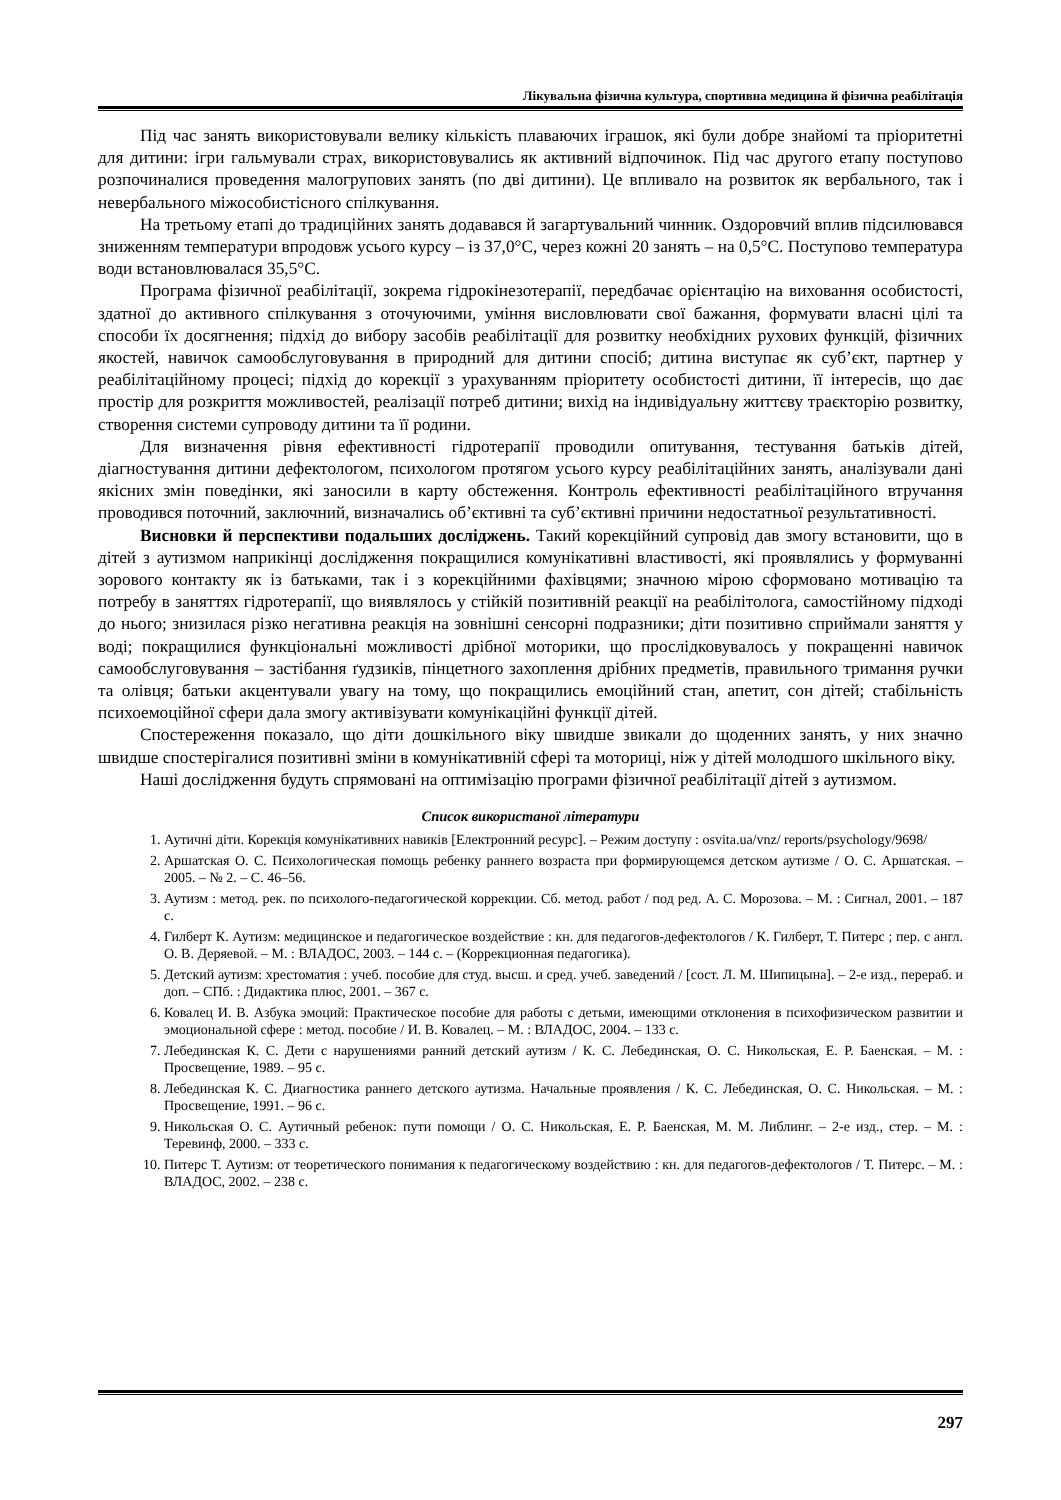Лікувальна фізична культура, спортивна медицина й фізична реабілітація
Під час занять використовували велику кількість плаваючих іграшок, які були добре знайомі та пріоритетні для дитини: ігри гальмували страх, використовувались як активний відпочинок. Під час другого етапу поступово розпочиналися проведення малогрупових занять (по дві дитини). Це впливало на розвиток як вербального, так і невербального міжособистісного спілкування.
На третьому етапі до традиційних занять додавався й загартувальний чинник. Оздоровчий вплив підсилювався зниженням температури впродовж усього курсу – із 37,0°С, через кожні 20 занять – на 0,5°С. Поступово температура води встановлювалася 35,5°С.
Програма фізичної реабілітації, зокрема гідрокінезотерапії, передбачає орієнтацію на виховання особистості, здатної до активного спілкування з оточуючими, уміння висловлювати свої бажання, формувати власні цілі та способи їх досягнення; підхід до вибору засобів реабілітації для розвитку необхідних рухових функцій, фізичних якостей, навичок самообслуговування в природний для дитини спосіб; дитина виступає як суб’єкт, партнер у реабілітаційному процесі; підхід до корекції з урахуванням пріоритету особистості дитини, її інтересів, що дає простір для розкриття можливостей, реалізації потреб дитини; вихід на індивідуальну життєву траєкторію розвитку, створення системи супроводу дитини та її родини.
Для визначення рівня ефективності гідротерапії проводили опитування, тестування батьків дітей, діагностування дитини дефектологом, психологом протягом усього курсу реабілітаційних занять, аналізували дані якісних змін поведінки, які заносили в карту обстеження. Контроль ефективності реабілітаційного втручання проводився поточний, заключний, визначались об’єктивні та суб’єктивні причини недостатньої результативності.
Висновки й перспективи подальших досліджень. Такий корекційний супровід дав змогу встановити, що в дітей з аутизмом наприкінці дослідження покращилися комунікативні властивості, які проявлялись у формуванні зорового контакту як із батьками, так і з корекційними фахівцями; значною мірою сформовано мотивацію та потребу в заняттях гідротерапії, що виявлялось у стійкій позитивній реакції на реабілітолога, самостійному підході до нього; знизилася різко негативна реакція на зовнішні сенсорні подразники; діти позитивно сприймали заняття у воді; покращилися функціональні можливості дрібної моторики, що прослідковувалось у покращенні навичок самообслуговування – застібання ґудзиків, пінцетного захоплення дрібних предметів, правильного тримання ручки та олівця; батьки акцентували увагу на тому, що покращились емоційний стан, апетит, сон дітей; стабільність психоемоційної сфери дала змогу активізувати комунікаційні функції дітей.
Спостереження показало, що діти дошкільного віку швидше звикали до щоденних занять, у них значно швидше спостерігалися позитивні зміни в комунікативній сфері та моториці, ніж у дітей молодшого шкільного віку.
Наші дослідження будуть спрямовані на оптимізацію програми фізичної реабілітації дітей з аутизмом.
Список використаної літератури
1. Аутичні діти. Корекція комунікативних навиків [Електронний ресурс]. – Режим доступу : osvita.ua/vnz/ reports/psychology/9698/
2. Аршатская О. С. Психологическая помощь ребенку раннего возраста при формирующемся детском аутизме / О. С. Аршатская. – 2005. – № 2. – С. 46–56.
3. Аутизм : метод. рек. по психолого-педагогической коррекции. Сб. метод. работ / под ред. А. С. Морозова. – М. : Сигнал, 2001. – 187 с.
4. Гилберт К. Аутизм: медицинское и педагогическое воздействие : кн. для педагогов-дефектологов / К. Гилберт, Т. Питерс ; пер. с англ. О. В. Деряевой. – М. : ВЛАДОС, 2003. – 144 с. – (Коррекционная педагогика).
5. Детский аутизм: хрестоматия : учеб. пособие для студ. высш. и сред. учеб. заведений / [сост. Л. М. Шипицына]. – 2-е изд., перераб. и доп. – СПб. : Дидактика плюс, 2001. – 367 с.
6. Ковалец И. В. Азбука эмоций: Практическое пособие для работы с детьми, имеющими отклонения в психофизическом развитии и эмоциональной сфере : метод. пособие / И. В. Ковалец. – М. : ВЛАДОС, 2004. – 133 с.
7. Лебединская К. С. Дети с нарушениями ранний детский аутизм / К. С. Лебединская, О. С. Никольская, Е. Р. Баенская. – М. : Просвещение, 1989. – 95 с.
8. Лебединская К. С. Диагностика раннего детского аутизма. Начальные проявления / К. С. Лебединская, О. С. Никольская. – М. : Просвещение, 1991. – 96 с.
9. Никольская О. С. Аутичный ребенок: пути помощи / О. С. Никольская, Е. Р. Баенская, М. М. Либлинг. – 2-е изд., стер. – М. : Теревинф, 2000. – 333 с.
10. Питерс Т. Аутизм: от теоретического понимания к педагогическому воздействию : кн. для педагогов-дефектологов / Т. Питерс. – М. : ВЛАДОС, 2002. – 238 с.
297